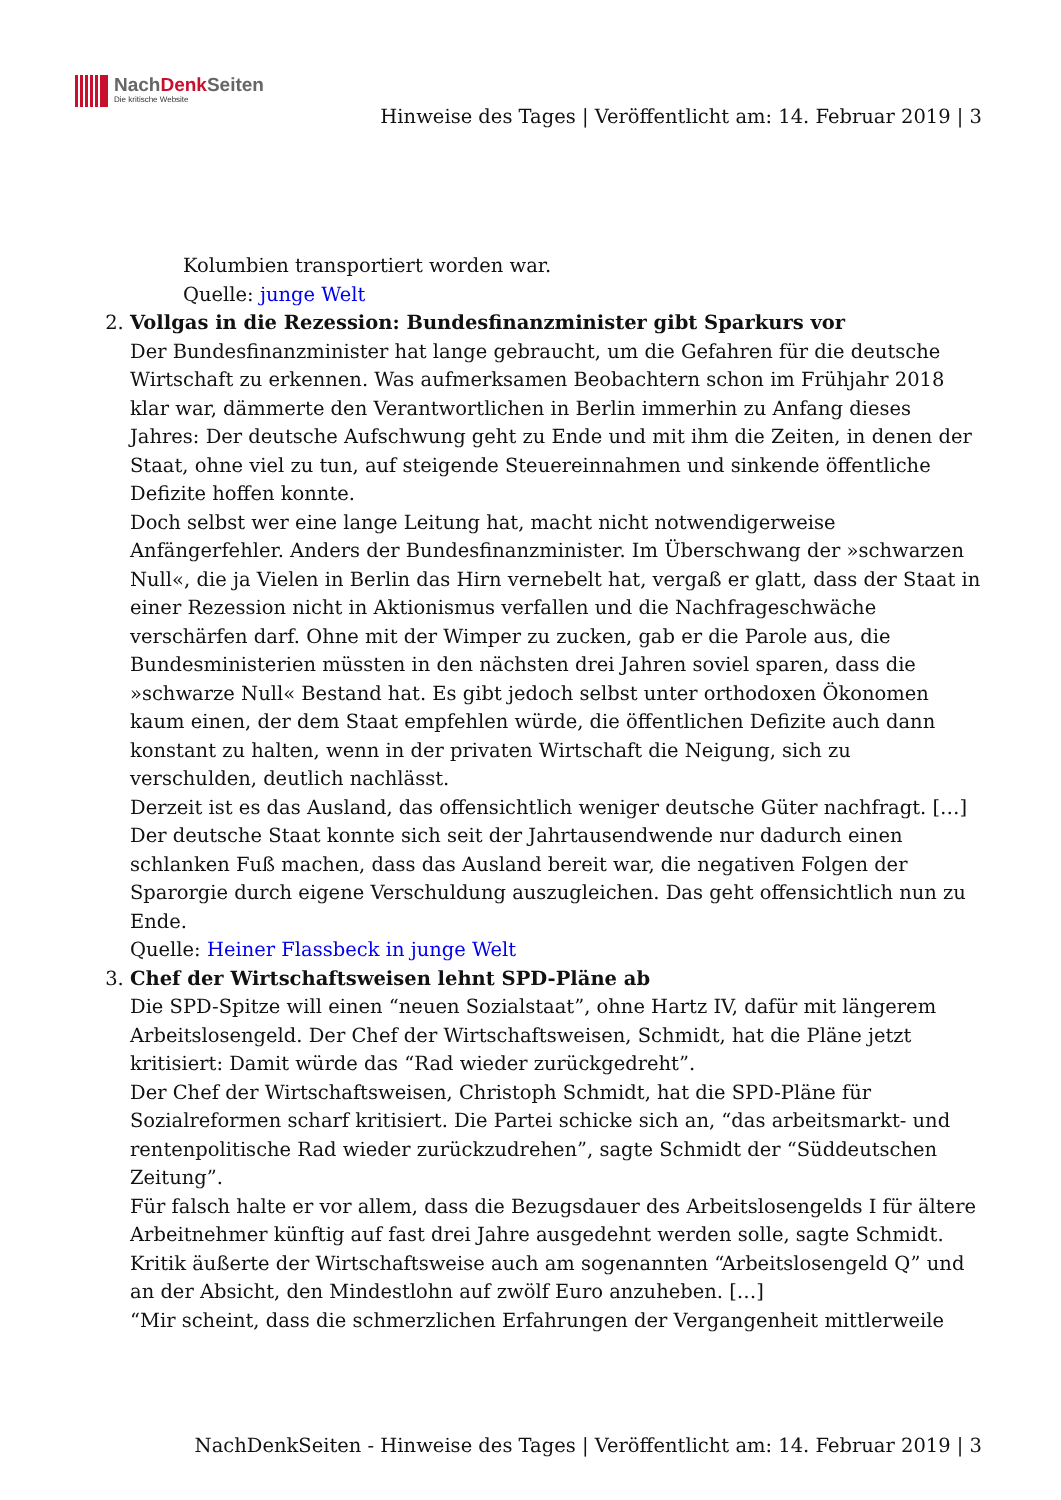NachDenk Seiten
Die kritische Website
Hinweise des Tages | Veröffentlicht am: 14. Februar 2019 | 3
Kolumbien transportiert worden war.
Quelle: junge Welt
2. Vollgas in die Rezession: Bundesfinanzminister gibt Sparkurs vor
Der Bundesfinanzminister hat lange gebraucht, um die Gefahren für die deutsche Wirtschaft zu erkennen. Was aufmerksamen Beobachtern schon im Frühjahr 2018 klar war, dämmerte den Verantwortlichen in Berlin immerhin zu Anfang dieses Jahres: Der deutsche Aufschwung geht zu Ende und mit ihm die Zeiten, in denen der Staat, ohne viel zu tun, auf steigende Steuereinnahmen und sinkende öffentliche Defizite hoffen konnte.
Doch selbst wer eine lange Leitung hat, macht nicht notwendigerweise Anfängerfehler. Anders der Bundesfinanzminister. Im Überschwang der »schwarzen Null«, die ja Vielen in Berlin das Hirn vernebelt hat, vergaß er glatt, dass der Staat in einer Rezession nicht in Aktionismus verfallen und die Nachfrageschwäche verschärfen darf. Ohne mit der Wimper zu zucken, gab er die Parole aus, die Bundesministerien müssten in den nächsten drei Jahren soviel sparen, dass die »schwarze Null« Bestand hat. Es gibt jedoch selbst unter orthodoxen Ökonomen kaum einen, der dem Staat empfehlen würde, die öffentlichen Defizite auch dann konstant zu halten, wenn in der privaten Wirtschaft die Neigung, sich zu verschulden, deutlich nachlässt.
Derzeit ist es das Ausland, das offensichtlich weniger deutsche Güter nachfragt. […] Der deutsche Staat konnte sich seit der Jahrtausendwende nur dadurch einen schlanken Fuß machen, dass das Ausland bereit war, die negativen Folgen der Sparorgie durch eigene Verschuldung auszugleichen. Das geht offensichtlich nun zu Ende.
Quelle: Heiner Flassbeck in junge Welt
3. Chef der Wirtschaftsweisen lehnt SPD-Pläne ab
Die SPD-Spitze will einen “neuen Sozialstaat”, ohne Hartz IV, dafür mit längerem Arbeitslosengeld. Der Chef der Wirtschaftsweisen, Schmidt, hat die Pläne jetzt kritisiert: Damit würde das “Rad wieder zurückgedreht”.
Der Chef der Wirtschaftsweisen, Christoph Schmidt, hat die SPD-Pläne für Sozialreformen scharf kritisiert. Die Partei schicke sich an, “das arbeitsmarkt- und rentenpolitische Rad wieder zurückzudrehen”, sagte Schmidt der “Süddeutschen Zeitung”.
Für falsch halte er vor allem, dass die Bezugsdauer des Arbeitslosengelds I für ältere Arbeitnehmer künftig auf fast drei Jahre ausgedehnt werden solle, sagte Schmidt. Kritik äußerte der Wirtschaftsweise auch am sogenannten “Arbeitslosengeld Q” und an der Absicht, den Mindestlohn auf zwölf Euro anzuheben. […]
“Mir scheint, dass die schmerzlichen Erfahrungen der Vergangenheit mittlerweile
NachDenkSeiten - Hinweise des Tages | Veröffentlicht am: 14. Februar 2019 | 3